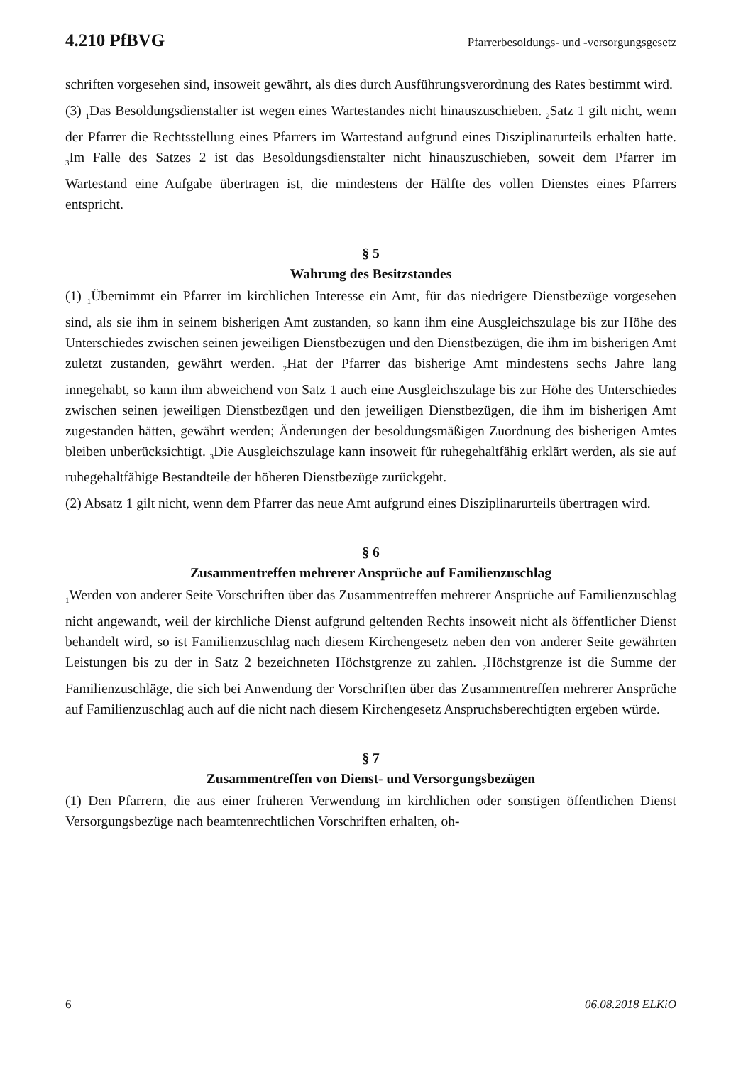4.210 PfBVG Pfarrerbesoldungs- und -versorgungsgesetz
schriften vorgesehen sind, insoweit gewährt, als dies durch Ausführungsverordnung des Rates bestimmt wird.
(3) <sub>1</sub>Das Besoldungsdienstalter ist wegen eines Wartestandes nicht hinauszuschieben. <sub>2</sub>Satz 1 gilt nicht, wenn der Pfarrer die Rechtsstellung eines Pfarrers im Wartestand aufgrund eines Disziplinarurteils erhalten hatte. <sub>3</sub>Im Falle des Satzes 2 ist das Besoldungsdienstalter nicht hinauszuschieben, soweit dem Pfarrer im Wartestand eine Aufgabe übertragen ist, die mindestens der Hälfte des vollen Dienstes eines Pfarrers entspricht.
§ 5
Wahrung des Besitzstandes
(1) <sub>1</sub>Übernimmt ein Pfarrer im kirchlichen Interesse ein Amt, für das niedrigere Dienstbezüge vorgesehen sind, als sie ihm in seinem bisherigen Amt zustanden, so kann ihm eine Ausgleichszulage bis zur Höhe des Unterschiedes zwischen seinen jeweiligen Dienstbezügen und den Dienstbezügen, die ihm im bisherigen Amt zuletzt zustanden, gewährt werden. <sub>2</sub>Hat der Pfarrer das bisherige Amt mindestens sechs Jahre lang innegehabt, so kann ihm abweichend von Satz 1 auch eine Ausgleichszulage bis zur Höhe des Unterschiedes zwischen seinen jeweiligen Dienstbezügen und den jeweiligen Dienstbezügen, die ihm im bisherigen Amt zugestanden hätten, gewährt werden; Änderungen der besoldungsmäßigen Zuordnung des bisherigen Amtes bleiben unberücksichtigt. <sub>3</sub>Die Ausgleichszulage kann insoweit für ruhegehaltfähig erklärt werden, als sie auf ruhegehaltfähige Bestandteile der höheren Dienstbezüge zurückgeht.
(2) Absatz 1 gilt nicht, wenn dem Pfarrer das neue Amt aufgrund eines Disziplinarurteils übertragen wird.
§ 6
Zusammentreffen mehrerer Ansprüche auf Familienzuschlag
<sub>1</sub>Werden von anderer Seite Vorschriften über das Zusammentreffen mehrerer Ansprüche auf Familienzuschlag nicht angewandt, weil der kirchliche Dienst aufgrund geltenden Rechts insoweit nicht als öffentlicher Dienst behandelt wird, so ist Familienzuschlag nach diesem Kirchengesetz neben den von anderer Seite gewährten Leistungen bis zu der in Satz 2 bezeichneten Höchstgrenze zu zahlen. <sub>2</sub>Höchstgrenze ist die Summe der Familienzuschläge, die sich bei Anwendung der Vorschriften über das Zusammentreffen mehrerer Ansprüche auf Familienzuschlag auch auf die nicht nach diesem Kirchengesetz Anspruchsberechtigten ergeben würde.
§ 7
Zusammentreffen von Dienst- und Versorgungsbezügen
(1) Den Pfarrern, die aus einer früheren Verwendung im kirchlichen oder sonstigen öffentlichen Dienst Versorgungsbezüge nach beamtenrechtlichen Vorschriften erhalten, oh-
6 06.08.2018 ELKiO